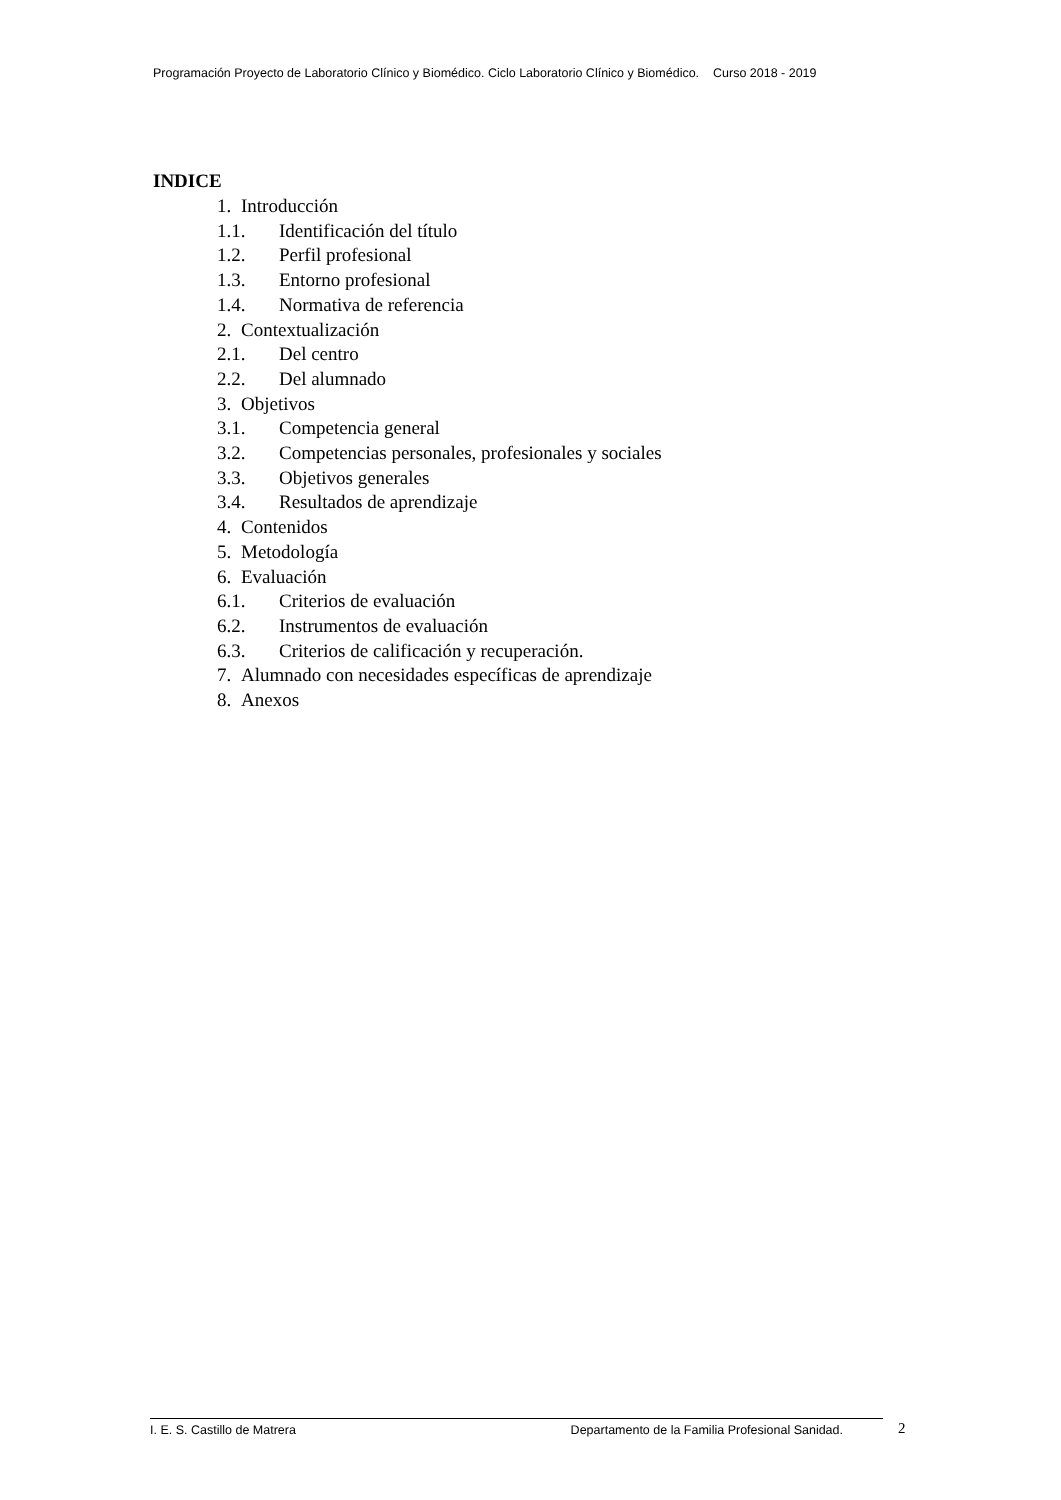Programación Proyecto de Laboratorio Clínico y Biomédico. Ciclo Laboratorio Clínico y Biomédico. Curso 2018 - 2019
INDICE
1. Introducción
1.1. Identificación del título
1.2. Perfil profesional
1.3. Entorno profesional
1.4. Normativa de referencia
2. Contextualización
2.1. Del centro
2.2. Del alumnado
3. Objetivos
3.1. Competencia general
3.2. Competencias personales, profesionales y sociales
3.3. Objetivos generales
3.4. Resultados de aprendizaje
4. Contenidos
5. Metodología
6. Evaluación
6.1. Criterios de evaluación
6.2. Instrumentos de evaluación
6.3. Criterios de calificación y recuperación.
7. Alumnado con necesidades específicas de aprendizaje
8. Anexos
I. E. S. Castillo de Matrera Departamento de la Familia Profesional Sanidad. 2